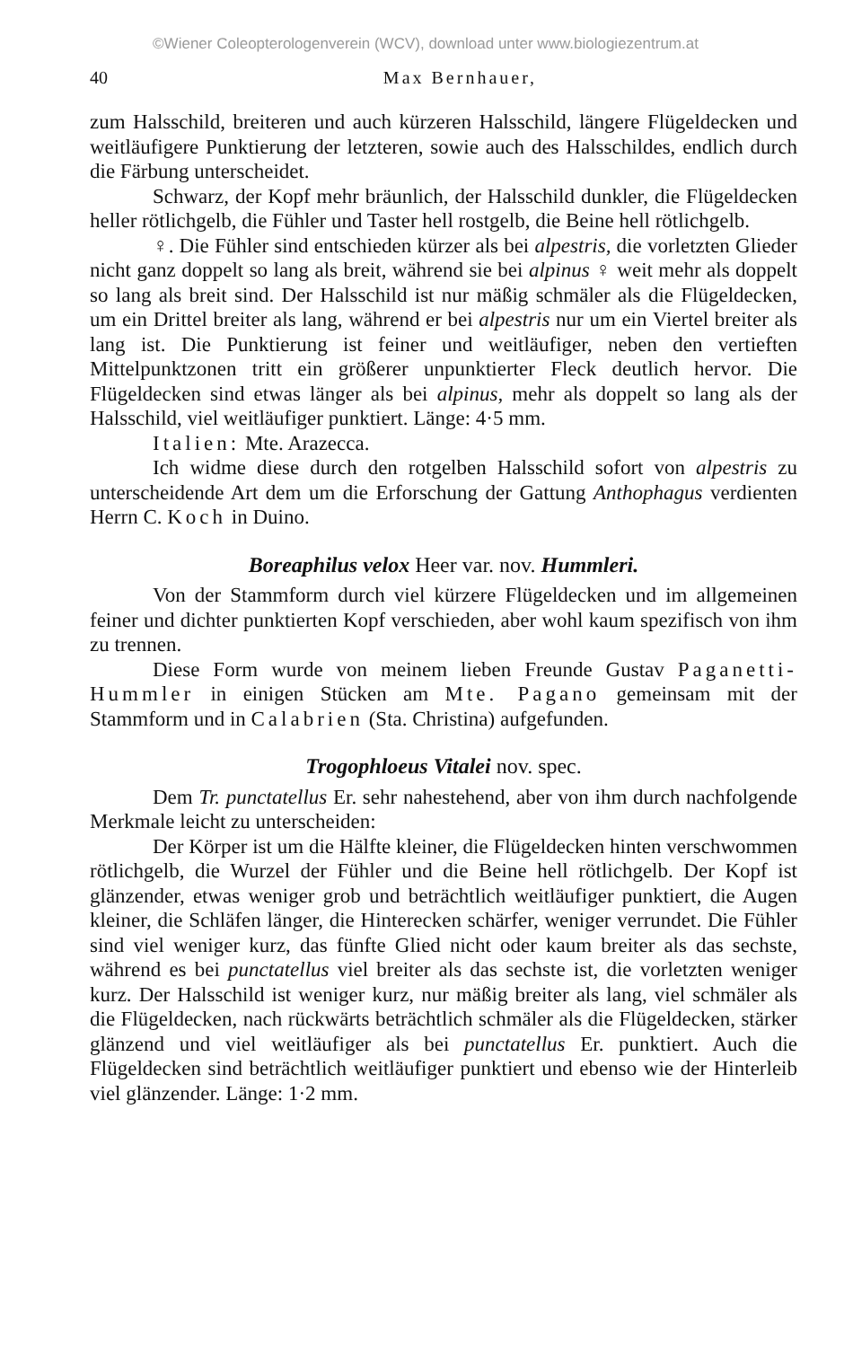©Wiener Coleopterologenverein (WCV), download unter www.biologiezentrum.at
40 Max Bernhauer,
zum Halsschild, breiteren und auch kürzeren Halsschild, längere Flügeldecken und weitläufigere Punktierung der letzteren, sowie auch des Halsschildes, endlich durch die Färbung unterscheidet.
Schwarz, der Kopf mehr bräunlich, der Halsschild dunkler, die Flügeldecken heller rötlichgelb, die Fühler und Taster hell rostgelb, die Beine hell rötlichgelb.
♀. Die Fühler sind entschieden kürzer als bei alpestris, die vorletzten Glieder nicht ganz doppelt so lang als breit, während sie bei alpinus ♀ weit mehr als doppelt so lang als breit sind. Der Halsschild ist nur mäßig schmäler als die Flügeldecken, um ein Drittel breiter als lang, während er bei alpestris nur um ein Viertel breiter als lang ist. Die Punktierung ist feiner und weitläufiger, neben den vertieften Mittelpunktzonen tritt ein größerer unpunktierter Fleck deutlich hervor. Die Flügeldecken sind etwas länger als bei alpinus, mehr als doppelt so lang als der Halsschild, viel weitläufiger punktiert. Länge: 4·5 mm.
Italien: Mte. Arazecca.
Ich widme diese durch den rotgelben Halsschild sofort von alpestris zu unterscheidende Art dem um die Erforschung der Gattung Anthophagus verdienten Herrn C. Koch in Duino.
Boreaphilus velox Heer var. nov. Hummleri.
Von der Stammform durch viel kürzere Flügeldecken und im allgemeinen feiner und dichter punktierten Kopf verschieden, aber wohl kaum spezifisch von ihm zu trennen.
Diese Form wurde von meinem lieben Freunde Gustav Paganetti-Hummler in einigen Stücken am Mte. Pagano gemeinsam mit der Stammform und in Calabrien (Sta. Christina) aufgefunden.
Trogophloeus Vitalei nov. spec.
Dem Tr. punctatellus Er. sehr nahestehend, aber von ihm durch nachfolgende Merkmale leicht zu unterscheiden:
Der Körper ist um die Hälfte kleiner, die Flügeldecken hinten verschwommen rötlichgelb, die Wurzel der Fühler und die Beine hell rötlichgelb. Der Kopf ist glänzender, etwas weniger grob und beträchtlich weitläufiger punktiert, die Augen kleiner, die Schläfen länger, die Hinterecken schärfer, weniger verrundet. Die Fühler sind viel weniger kurz, das fünfte Glied nicht oder kaum breiter als das sechste, während es bei punctatellus viel breiter als das sechste ist, die vorletzten weniger kurz. Der Halsschild ist weniger kurz, nur mäßig breiter als lang, viel schmäler als die Flügeldecken, nach rückwärts beträchtlich schmäler als die Flügeldecken, stärker glänzend und viel weitläufiger als bei punctatellus Er. punktiert. Auch die Flügeldecken sind beträchtlich weitläufiger punktiert und ebenso wie der Hinterleib viel glänzender. Länge: 1·2 mm.